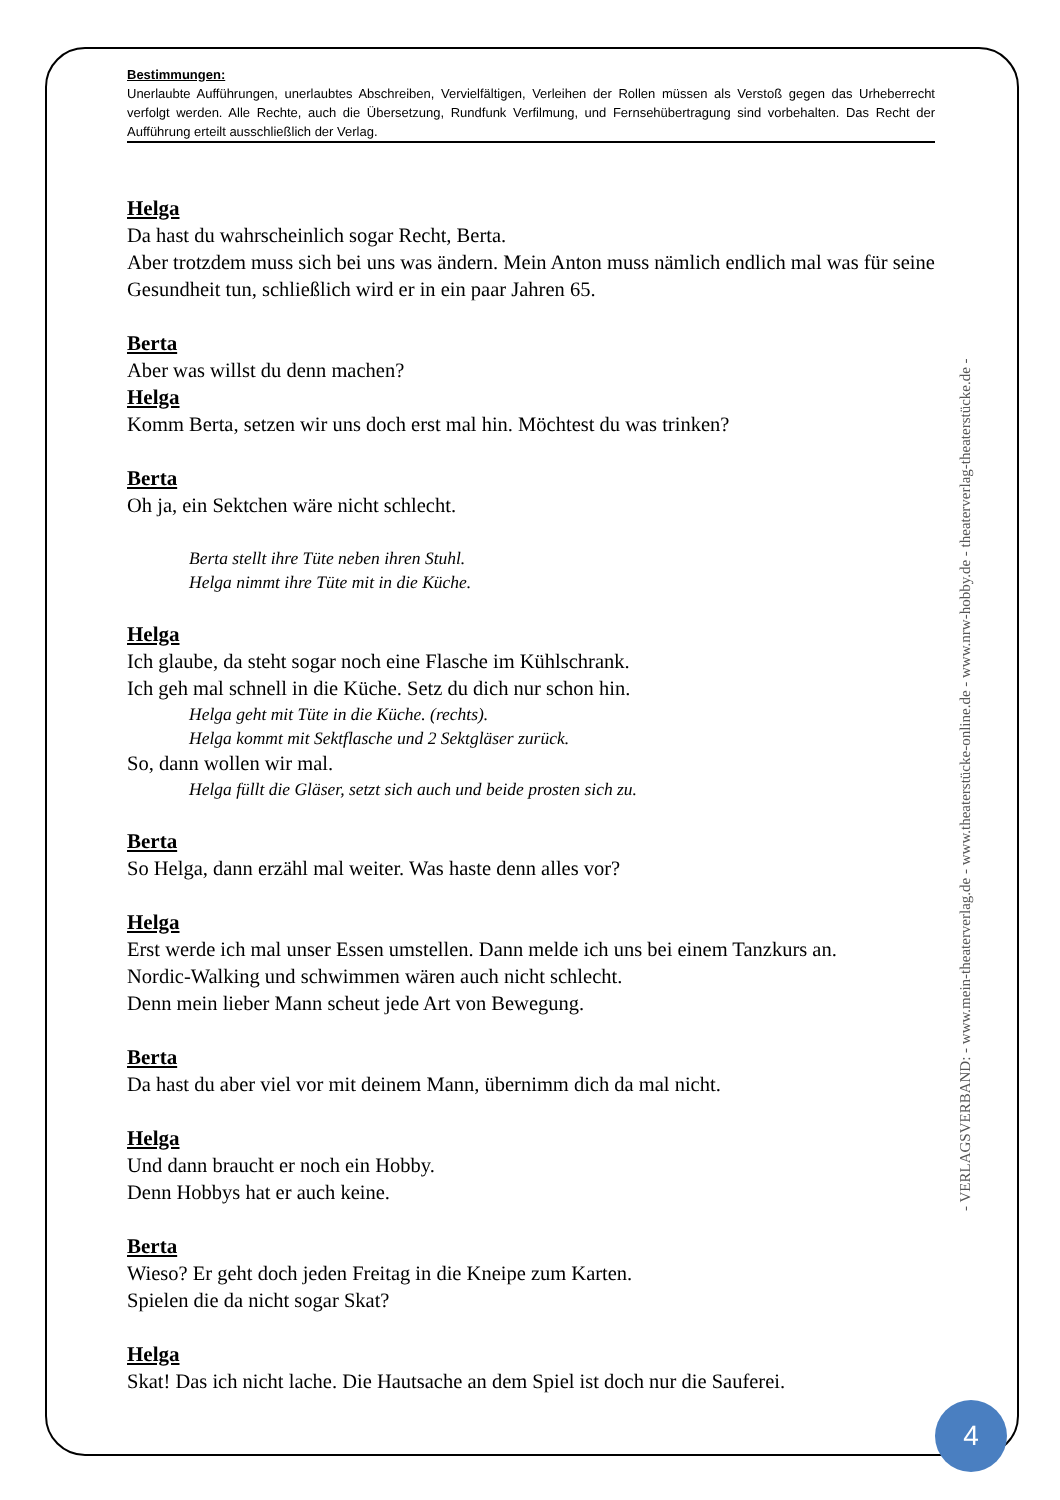Bestimmungen:
Unerlaubte Aufführungen, unerlaubtes Abschreiben, Vervielfältigen, Verleihen der Rollen müssen als Verstoß gegen das Urheberrecht verfolgt werden. Alle Rechte, auch die Übersetzung, Rundfunk Verfilmung, und Fernsehübertragung sind vorbehalten. Das Recht der Aufführung erteilt ausschließlich der Verlag.
Helga
Da hast du wahrscheinlich sogar Recht, Berta.
Aber trotzdem muss sich bei uns was ändern. Mein Anton muss nämlich endlich mal was für seine Gesundheit tun, schließlich wird er in ein paar Jahren 65.
Berta
Aber was willst du denn machen?
Helga
Komm Berta, setzen wir uns doch erst mal hin. Möchtest du was trinken?
Berta
Oh ja, ein Sektchen wäre nicht schlecht.
Berta stellt ihre Tüte neben ihren Stuhl.
Helga nimmt ihre Tüte mit in die Küche.
Helga
Ich glaube, da steht sogar noch eine Flasche im Kühlschrank.
Ich geh mal schnell in die Küche. Setz du dich nur schon hin.
Helga geht mit Tüte in die Küche. (rechts).
Helga kommt mit Sektflasche und 2 Sektgläser zurück.
So, dann wollen wir mal.
Helga füllt die Gläser, setzt sich auch und beide prosten sich zu.
Berta
So Helga, dann erzähl mal weiter. Was haste denn alles vor?
Helga
Erst werde ich mal unser Essen umstellen. Dann melde ich uns bei einem Tanzkurs an.
Nordic-Walking und schwimmen wären auch nicht schlecht.
Denn mein lieber Mann scheut jede Art von Bewegung.
Berta
Da hast du aber viel vor mit deinem Mann, übernimm dich da mal nicht.
Helga
Und dann braucht er noch ein Hobby.
Denn Hobbys hat er auch keine.
Berta
Wieso? Er geht doch jeden Freitag in die Kneipe zum Karten.
Spielen die da nicht sogar Skat?
Helga
Skat! Das ich nicht lache. Die Hautsache an dem Spiel ist doch nur die Sauferei.
- VERLAGSVERBAND: - www.mein-theaterverlag.de - www.theaterstücke-online.de - www.nrw-hobby.de - theaterverlag-theaterstücke.de -
4